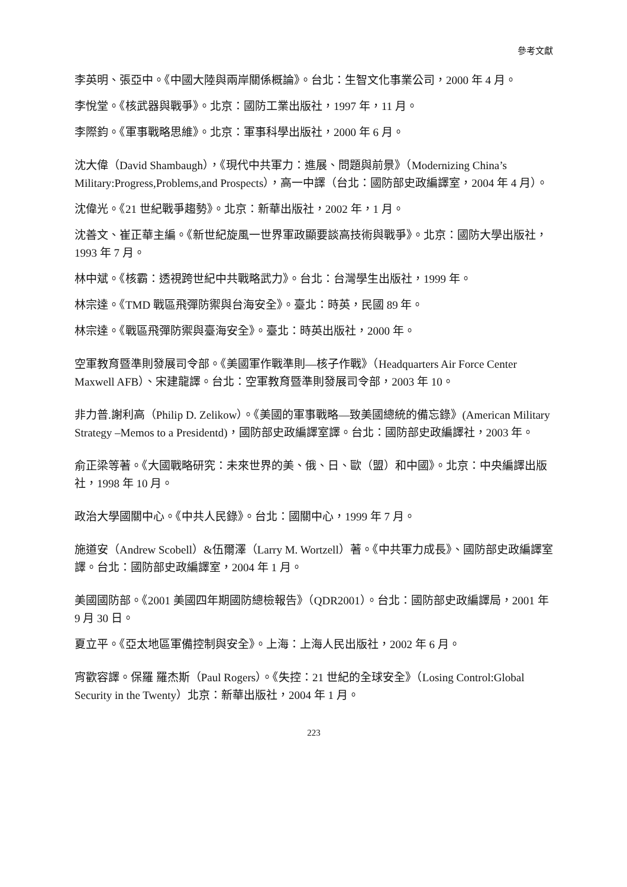參考文獻
李英明、張亞中。《中國大陸與兩岸關係概論》。台北：生智文化事業公司，2000 年 4 月。
李悅堂。《核武器與戰爭》。北京：國防工業出版社，1997 年，11 月。
李際鈞。《軍事戰略思維》。北京：軍事科學出版社，2000 年 6 月。
沈大偉（David Shambaugh），《現代中共軍力：進展、問題與前景》（Modernizing China’s Military:Progress,Problems,and Prospects），高一中譯（台北：國防部史政編譯室，2004 年 4 月）。
沈偉光。《21 世紀戰爭趨勢》。北京：新華出版社，2002 年，1 月。
沈善文、崔正華主編。《新世紀旋風一世界軍政顯要談高技術與戰爭》。北京：國防大學出版社，1993 年 7 月。
林中斌。《核霸：透視跨世紀中共戰略武力》。台北：台灣學生出版社，1999 年。
林宗達。《TMD 戰區飛彈防禦與台海安全》。臺北：時英，民國 89 年。
林宗達。《戰區飛彈防禦與臺海安全》。臺北：時英出版社，2000 年。
空軍教育暨準則發展司令部。《美國軍作戰準則—核子作戰》（Headquarters Air Force Center Maxwell AFB）、宋建龍譯。台北：空軍教育暨準則發展司令部，2003 年 10。
非力普.謝利高（Philip D. Zelikow）。《美國的軍事戰略—致美國總統的備忘錄》(American Military Strategy –Memos to a Presidentd)，國防部史政編譯室譯。台北：國防部史政編譯社，2003 年。
俞正梁等著。《大國戰略研究：未來世界的美、俄、日、歐（盟）和中國》。北京：中央編譯出版社，1998 年 10 月。
政治大學國關中心。《中共人民錄》。台北：國關中心，1999 年 7 月。
施道安（Andrew Scobell）&伍爾澤（Larry M. Wortzell）著。《中共軍力成長》、國防部史政編譯室譯。台北：國防部史政編譯室，2004 年 1 月。
美國國防部。《2001 美國四年期國防總檢報告》（QDR2001）。台北：國防部史政編譯局，2001 年 9 月 30 日。
夏立平。《亞太地區軍備控制與安全》。上海：上海人民出版社，2002 年 6 月。
宵歡容譯。保羅 羅杰斯（Paul Rogers）。《失控：21 世紀的全球安全》（Losing Control:Global Security in the Twenty）北京：新華出版社，2004 年 1 月。
223